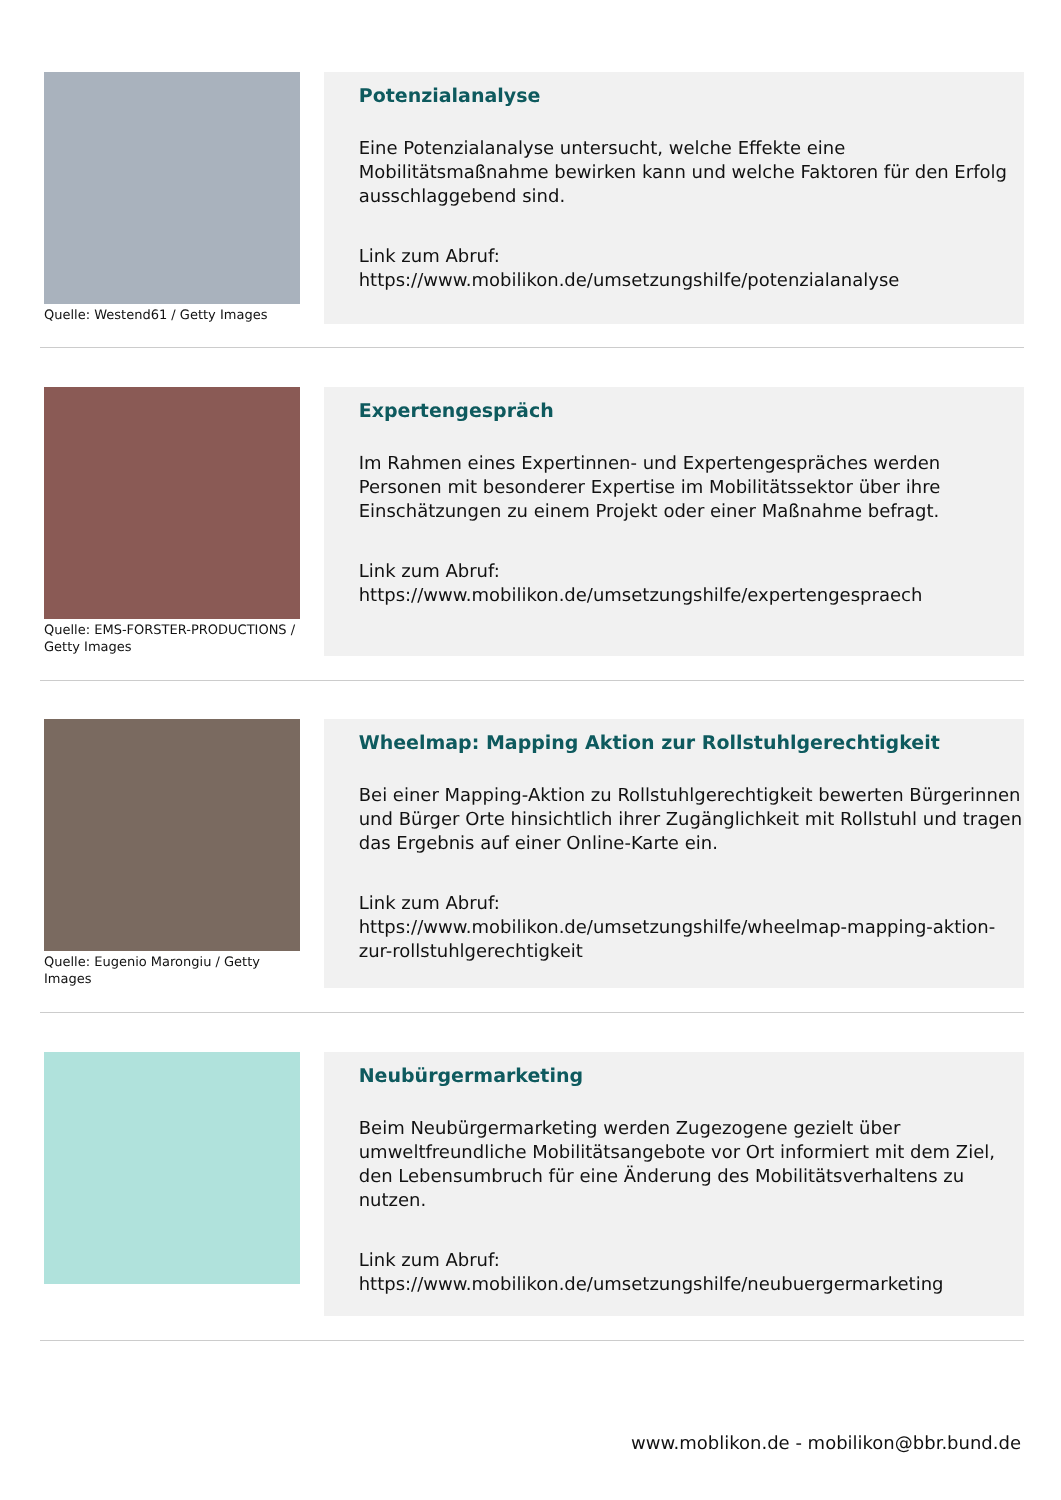Quelle: Westend61 / Getty Images
Potenzialanalyse
Eine Potenzialanalyse untersucht, welche Effekte eine Mobilitätsmaßnahme bewirken kann und welche Faktoren für den Erfolg ausschlaggebend sind.
Link zum Abruf:
https://www.mobilikon.de/umsetzungshilfe/potenzialanalyse
Quelle: EMS-FORSTER-PRODUCTIONS / Getty Images
Expertengespräch
Im Rahmen eines Expertinnen- und Expertengespräches werden Personen mit besonderer Expertise im Mobilitätssektor über ihre Einschätzungen zu einem Projekt oder einer Maßnahme befragt.
Link zum Abruf:
https://www.mobilikon.de/umsetzungshilfe/expertengespraech
Quelle: Eugenio Marongiu / Getty Images
Wheelmap: Mapping Aktion zur Rollstuhlgerechtigkeit
Bei einer Mapping-Aktion zu Rollstuhlgerechtigkeit bewerten Bürgerinnen und Bürger Orte hinsichtlich ihrer Zugänglichkeit mit Rollstuhl und tragen das Ergebnis auf einer Online-Karte ein.
Link zum Abruf:
https://www.mobilikon.de/umsetzungshilfe/wheelmap-mapping-aktion-zur-rollstuhlgerechtigkeit
Neubürgermarketing
Beim Neubürgermarketing werden Zugezogene gezielt über umweltfreundliche Mobilitätsangebote vor Ort informiert mit dem Ziel, den Lebensumbruch für eine Änderung des Mobilitätsverhaltens zu nutzen.
Link zum Abruf:
https://www.mobilikon.de/umsetzungshilfe/neubuergermarketing
www.moblikon.de - mobilikon@bbr.bund.de